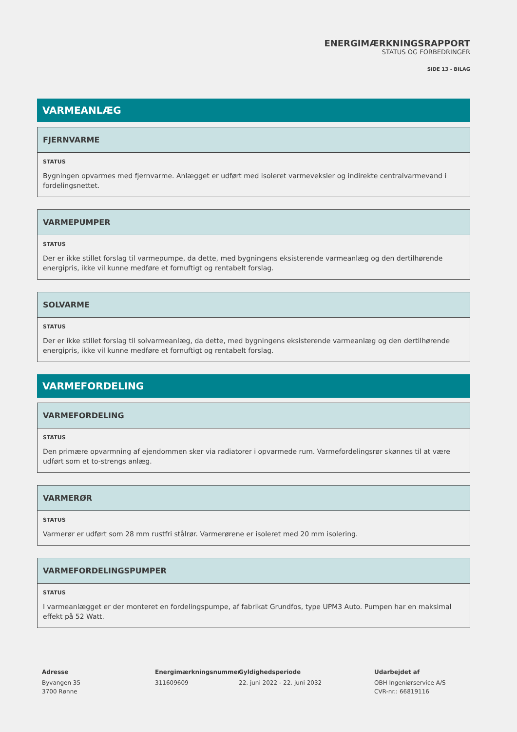ENERGIMÆRKNINGSRAPPORT
STATUS OG FORBEDRINGER
SIDE 13 - BILAG
VARMEANLÆG
FJERNVARME
STATUS
Bygningen opvarmes med fjernvarme. Anlægget er udført med isoleret varmeveksler og indirekte centralvarmevand i fordelingsnettet.
VARMEPUMPER
STATUS
Der er ikke stillet forslag til varmepumpe, da dette, med bygningens eksisterende varmeanlæg og den dertilhørende energipris, ikke vil kunne medføre et fornuftigt og rentabelt forslag.
SOLVARME
STATUS
Der er ikke stillet forslag til solvarmeanlæg, da dette, med bygningens eksisterende varmeanlæg og den dertilhørende energipris, ikke vil kunne medføre et fornuftigt og rentabelt forslag.
VARMEFORDELING
VARMEFORDELING
STATUS
Den primære opvarmning af ejendommen sker via radiatorer i opvarmede rum. Varmefordelingsrør skønnes til at være udført som et to-strengs anlæg.
VARMERØR
STATUS
Varmerør er udført som 28 mm rustfri stålrør. Varmerørene er isoleret med 20 mm isolering.
VARMEFORDELINGSPUMPER
STATUS
I varmeanlægget er der monteret en fordelingspumpe, af fabrikat Grundfos, type UPM3 Auto. Pumpen har en maksimal effekt på 52 Watt.
Adresse
Byvangen 35
3700 Rønne
Energimærkningsnummer
311609609
Gyldighedsperiode
22. juni 2022 - 22. juni 2032
Udarbejdet af
OBH Ingeniørservice A/S
CVR-nr.: 66819116